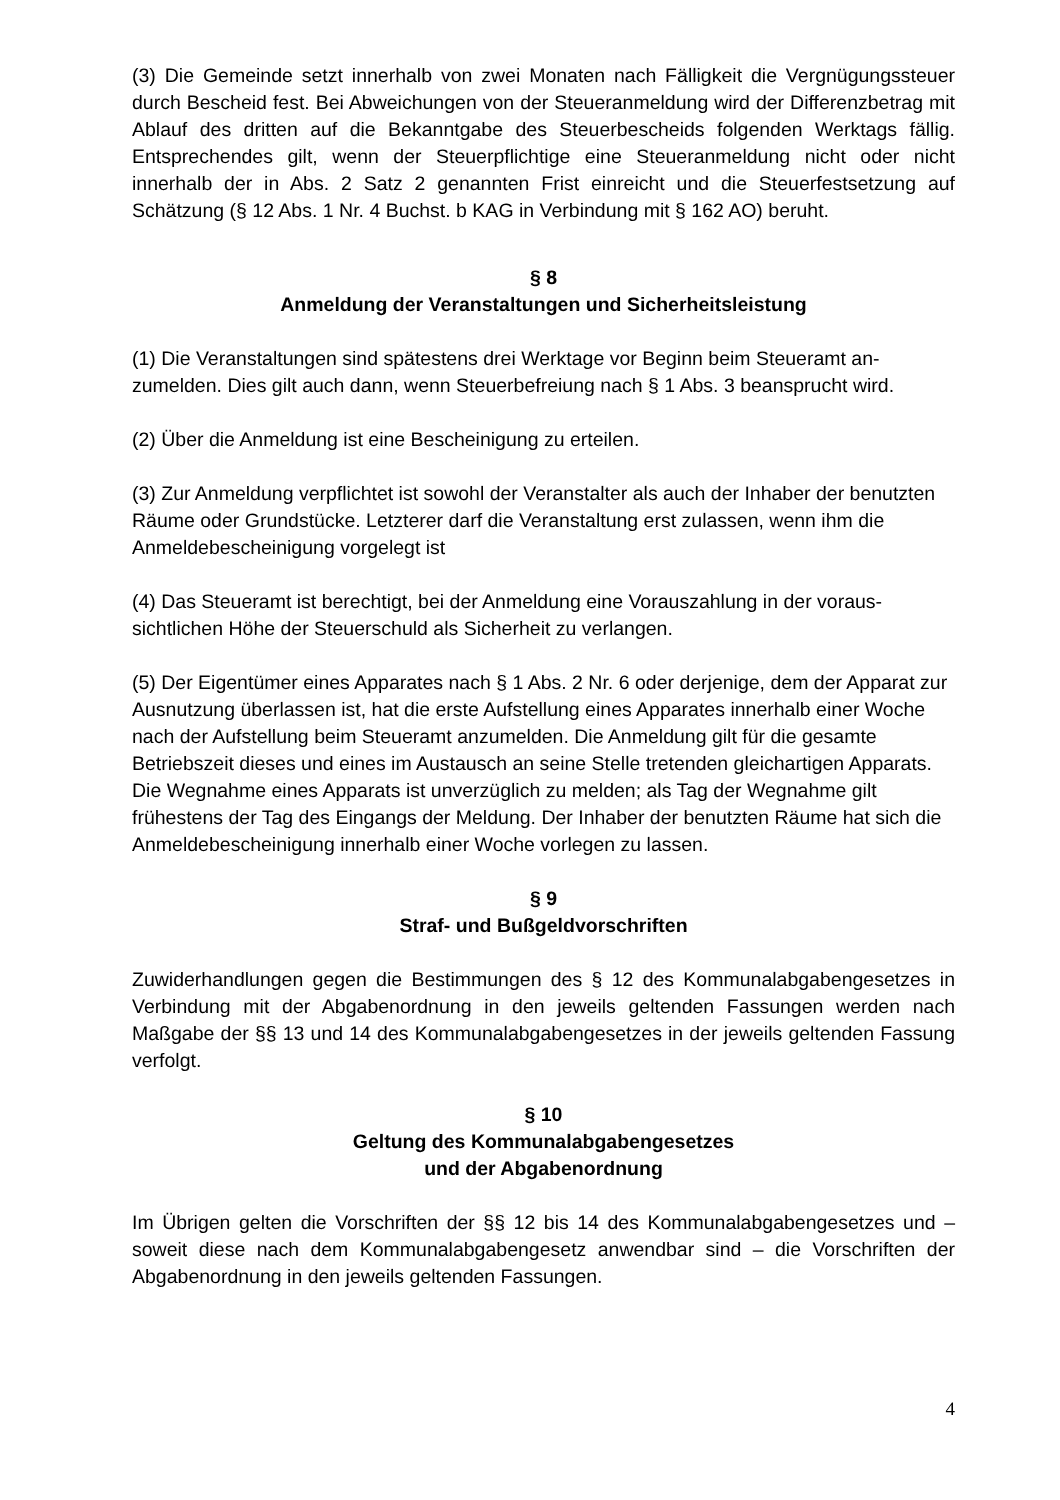(3) Die Gemeinde setzt innerhalb von zwei Monaten nach Fälligkeit die Vergnügungs­steuer durch Bescheid fest. Bei Abweichungen von der Steueranmeldung wird der Diffe­renzbetrag mit Ablauf des dritten auf die Bekanntgabe des Steuerbescheids folgenden Werktags fällig. Entsprechendes gilt, wenn der Steuerpflichtige eine Steueranmeldung nicht oder nicht innerhalb der in Abs. 2 Satz 2 genannten Frist einreicht und die Steuer­festsetzung auf Schätzung (§ 12 Abs. 1 Nr. 4 Buchst. b KAG in Verbindung mit § 162 AO) beruht.
§ 8
Anmeldung der Veranstaltungen und Sicherheitsleistung
(1) Die Veranstaltungen sind spätestens drei Werktage vor Beginn beim Steueramt an­zumelden. Dies gilt auch dann, wenn Steuerbefreiung nach § 1 Abs. 3 beansprucht wird.
(2) Über die Anmeldung ist eine Bescheinigung zu erteilen.
(3) Zur Anmeldung verpflichtet ist sowohl der Veranstalter als auch der Inhaber der be­nutzten Räume oder Grundstücke. Letzterer darf die Veranstaltung erst zulassen, wenn ihm die Anmeldebescheinigung vorgelegt ist
(4) Das Steueramt ist berechtigt, bei der Anmeldung eine Vorauszahlung in der voraus­sichtlichen Höhe der Steuerschuld als Sicherheit zu verlangen.
(5) Der Eigentümer eines Apparates nach § 1 Abs. 2 Nr. 6 oder derjenige, dem der Appa­rat zur Ausnutzung überlassen ist, hat die erste Aufstellung eines Apparates innerhalb einer Woche nach der Aufstellung beim Steueramt anzumelden. Die Anmeldung gilt für die gesamte Betriebszeit dieses und eines im Austausch an seine Stelle tretenden gleich­artigen Apparats. Die Wegnahme eines Apparats ist unverzüglich zu melden; als Tag der Wegnahme gilt frühestens der Tag des Eingangs der Meldung. Der Inhaber der benutzten Räume hat sich die Anmeldebescheinigung innerhalb einer Woche vorlegen zu lassen.
§ 9
Straf- und Bußgeldvorschriften
Zuwiderhandlungen gegen die Bestimmungen des § 12 des Kommunalabgabengesetzes in Verbindung mit der Abgabenordnung in den jeweils geltenden Fassungen werden nach Maßgabe der §§ 13 und 14 des Kommunalabgabengesetzes in der jeweils geltenden Fassung verfolgt.
§ 10
Geltung des Kommunalabgabengesetzes
und der Abgabenordnung
Im Übrigen gelten die Vorschriften der §§ 12 bis 14 des Kommunalabgabengesetzes und – soweit diese nach dem Kommunalabgabengesetz anwendbar sind – die Vorschriften der Abgabenordnung in den jeweils geltenden Fassungen.
4